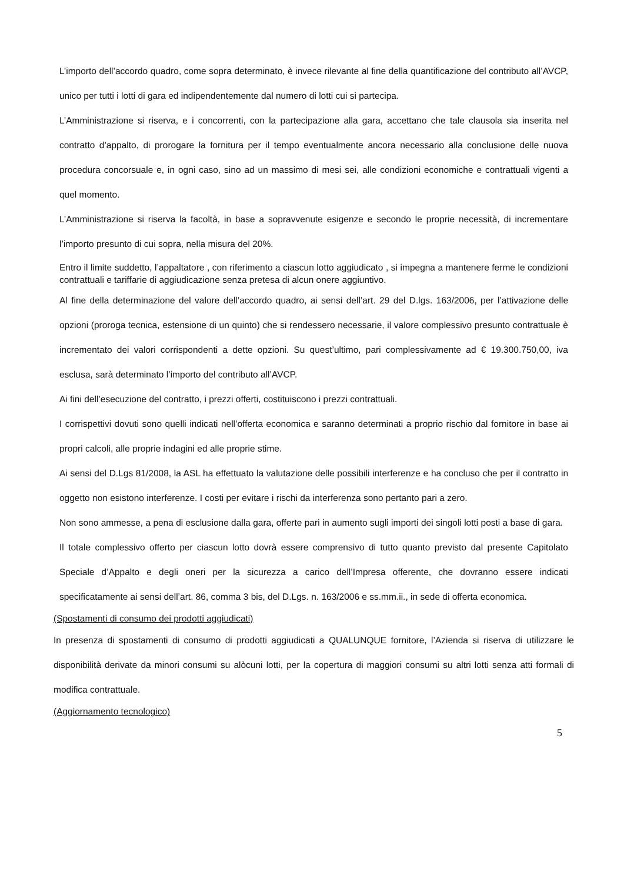L’importo dell’accordo quadro, come sopra determinato, è invece rilevante al fine della quantificazione del contributo all’AVCP, unico per tutti i lotti di gara ed indipendentemente dal numero di lotti cui si partecipa.
L’Amministrazione si riserva, e i concorrenti, con la partecipazione alla gara, accettano che tale clausola sia inserita nel contratto d’appalto, di prorogare la fornitura per il tempo eventualmente ancora necessario alla conclusione delle nuova procedura concorsuale e, in ogni caso, sino ad un massimo di mesi sei, alle condizioni economiche e contrattuali vigenti a quel momento.
L’Amministrazione si riserva la facoltà, in base a sopravvenute esigenze e secondo le proprie necessità, di incrementare l’importo presunto di cui sopra, nella misura del 20%.
Entro il limite suddetto, l’appaltatore , con riferimento a ciascun lotto aggiudicato , si impegna a mantenere ferme le condizioni contrattuali e tariffarie di aggiudicazione senza pretesa di alcun onere aggiuntivo.
Al fine della determinazione del valore dell’accordo quadro, ai sensi dell’art. 29 del D.lgs. 163/2006, per l’attivazione delle opzioni (proroga tecnica, estensione di un quinto) che si rendessero necessarie, il valore complessivo presunto contrattuale è incrementato dei valori corrispondenti a dette opzioni. Su quest’ultimo, pari complessivamente ad € 19.300.750,00, iva esclusa, sarà determinato l’importo del contributo all’AVCP.
Ai fini dell’esecuzione del contratto, i prezzi offerti, costituiscono i prezzi contrattuali.
I corrispettivi dovuti sono quelli indicati nell’offerta economica e saranno determinati a proprio rischio dal fornitore in base ai propri calcoli, alle proprie indagini ed alle proprie stime.
Ai sensi del D.Lgs 81/2008, la ASL ha effettuato la valutazione delle possibili interferenze e ha concluso che per il contratto in oggetto non esistono interferenze. I costi per evitare i rischi da interferenza sono pertanto pari a zero.
Non sono ammesse, a pena di esclusione dalla gara, offerte pari in aumento sugli importi dei singoli lotti posti a base di gara.
Il totale complessivo offerto per ciascun lotto dovrà essere comprensivo di tutto quanto previsto dal presente Capitolato Speciale d’Appalto e degli oneri per la sicurezza a carico dell’Impresa offerente, che dovranno essere indicati specificatamente ai sensi dell’art. 86, comma 3 bis, del D.Lgs. n. 163/2006 e ss.mm.ii., in sede di offerta economica.
(Spostamenti di consumo dei prodotti aggiudicati)
In presenza di spostamenti di consumo di prodotti aggiudicati a QUALUNQUE fornitore, l’Azienda si riserva di utilizzare le disponibilità derivate da minori consumi su alòcuni lotti, per la copertura di maggiori consumi su altri lotti senza atti formali di modifica contrattuale.
(Aggiornamento tecnologico)
5